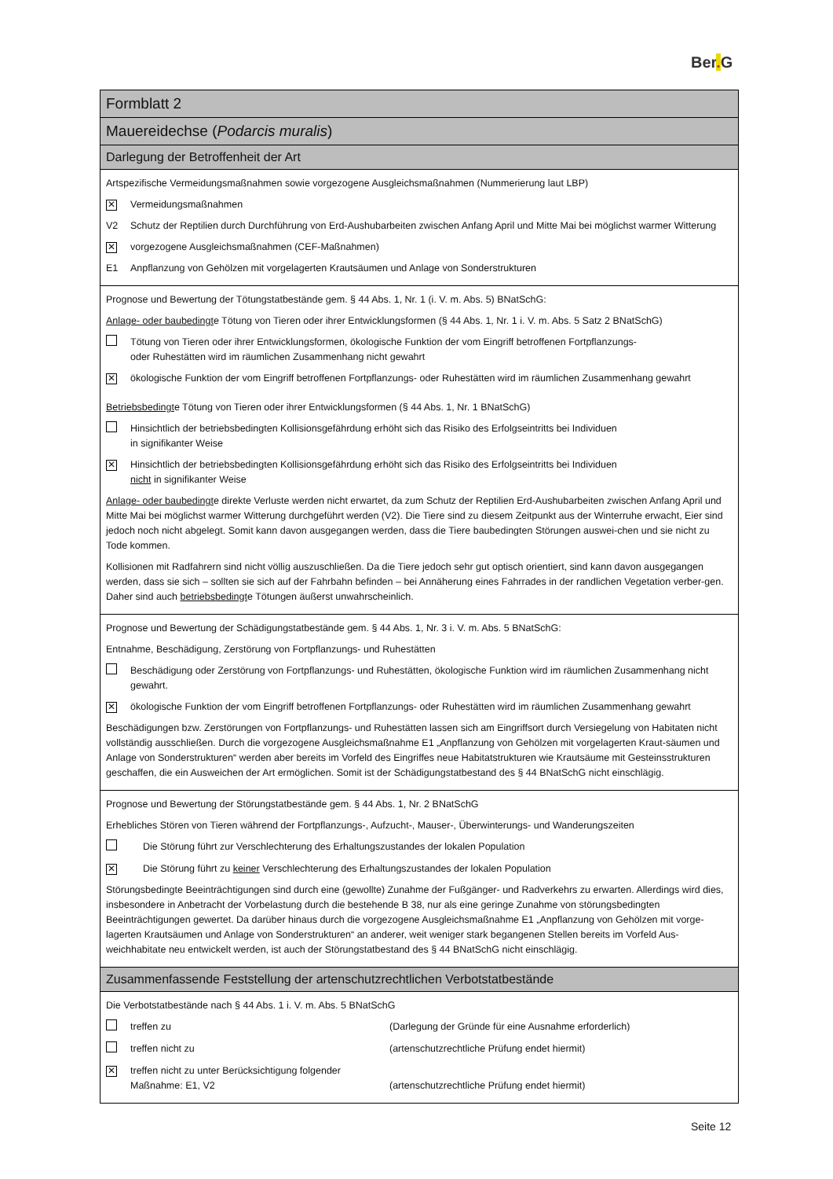Ber. G
Formblatt 2
Mauereidechse (Podarcis muralis)
Darlegung der Betroffenheit der Art
Artspezifische Vermeidungsmaßnahmen sowie vorgezogene Ausgleichsmaßnahmen (Nummerierung laut LBP)
✕
Vermeidungsmaßnahmen
V2 Schutz der Reptilien durch Durchführung von Erd-Aushubarbeiten zwischen Anfang April und Mitte Mai bei möglichst warmer Witterung
✕
vorgezogene Ausgleichsmaßnahmen (CEF-Maßnahmen)
E1 Anpflanzung von Gehölzen mit vorgelagerten Krautsäumen und Anlage von Sonderstrukturen
Prognose und Bewertung der Tötungstatbestände gem. § 44 Abs. 1, Nr. 1 (i. V. m. Abs. 5) BNatSchG:
Anlage- oder baubedingte Tötung von Tieren oder ihrer Entwicklungsformen (§ 44 Abs. 1, Nr. 1 i. V. m. Abs. 5 Satz 2 BNatSchG)
Tötung von Tieren oder ihrer Entwicklungsformen, ökologische Funktion der vom Eingriff betroffenen Fortpflanzungs-
oder Ruhestätten wird im räumlichen Zusammenhang nicht gewahrt
✕
ökologische Funktion der vom Eingriff betroffenen Fortpflanzungs- oder Ruhestätten wird im räumlichen Zusammenhang gewahrt
Betriebsbedingte Tötung von Tieren oder ihrer Entwicklungsformen (§ 44 Abs. 1, Nr. 1 BNatSchG)
Hinsichtlich der betriebsbedingten Kollisionsgefährdung erhöht sich das Risiko des Erfolgseintritts bei Individuen
in signifikanter Weise
✕
Hinsichtlich der betriebsbedingten Kollisionsgefährdung erhöht sich das Risiko des Erfolgseintritts bei Individuen
nicht in signifikanter Weise
Anlage- oder baubedingte direkte Verluste werden nicht erwartet, da zum Schutz der Reptilien Erd-Aushubarbeiten zwischen Anfang April und Mitte Mai bei möglichst warmer Witterung durchgeführt werden (V2). Die Tiere sind zu diesem Zeitpunkt aus der Winterruhe erwacht, Eier sind jedoch noch nicht abgelegt. Somit kann davon ausgegangen werden, dass die Tiere baubedingten Störungen auswei-chen und sie nicht zu Tode kommen.
Kollisionen mit Radfahrern sind nicht völlig auszuschließen. Da die Tiere jedoch sehr gut optisch orientiert, sind kann davon ausgegangen werden, dass sie sich – sollten sie sich auf der Fahrbahn befinden – bei Annäherung eines Fahrrades in der randlichen Vegetation verber-gen. Daher sind auch betriebsbedingte Tötungen äußerst unwahrscheinlich.
Prognose und Bewertung der Schädigungstatbestände gem. § 44 Abs. 1, Nr. 3 i. V. m. Abs. 5 BNatSchG:
Entnahme, Beschädigung, Zerstörung von Fortpflanzungs- und Ruhestätten
Beschädigung oder Zerstörung von Fortpflanzungs- und Ruhestätten, ökologische Funktion wird im räumlichen Zusammenhang nicht gewahrt.
✕
ökologische Funktion der vom Eingriff betroffenen Fortpflanzungs- oder Ruhestätten wird im räumlichen Zusammenhang gewahrt
Beschädigungen bzw. Zerstörungen von Fortpflanzungs- und Ruhestätten lassen sich am Eingriffsort durch Versiegelung von Habitaten nicht vollständig ausschließen. Durch die vorgezogene Ausgleichsmaßnahme E1 „Anpflanzung von Gehölzen mit vorgelagerten Kraut-säumen und Anlage von Sonderstrukturen“ werden aber bereits im Vorfeld des Eingriffes neue Habitatstrukturen wie Krautsäume mit Gesteinsstrukturen geschaffen, die ein Ausweichen der Art ermöglichen. Somit ist der Schädigungstatbestand des § 44 BNatSchG nicht einschlägig.
Prognose und Bewertung der Störungstatbestände gem. § 44 Abs. 1, Nr. 2 BNatSchG
Erhebliches Stören von Tieren während der Fortpflanzungs-, Aufzucht-, Mauser-, Überwinterungs- und Wanderungszeiten
Die Störung führt zur Verschlechterung des Erhaltungszustandes der lokalen Population
✕
Die Störung führt zu keiner Verschlechterung des Erhaltungszustandes der lokalen Population
Störungsbedingte Beeinträchtigungen sind durch eine (gewollte) Zunahme der Fußgänger- und Radverkehrs zu erwarten. Allerdings wird dies, insbesondere in Anbetracht der Vorbelastung durch die bestehende B 38, nur als eine geringe Zunahme von störungsbedingten Beeinträchtigungen gewertet. Da darüber hinaus durch die vorgezogene Ausgleichsmaßnahme E1 „Anpflanzung von Gehölzen mit vorge-lagerten Krautsäumen und Anlage von Sonderstrukturen“ an anderer, weit weniger stark begangenen Stellen bereits im Vorfeld Aus-weichhabitate neu entwickelt werden, ist auch der Störungstatbestand des § 44 BNatSchG nicht einschlägig.
Zusammenfassende Feststellung der artenschutzrechtlichen Verbotstatbestände
Die Verbotstatbestände nach § 44 Abs. 1 i. V. m. Abs. 5 BNatSchG
treffen zu (Darlegung der Gründe für eine Ausnahme erforderlich)
treffen nicht zu (artenschutzrechtliche Prüfung endet hiermit)
✕
treffen nicht zu unter Berücksichtigung folgender Maßnahme: E1, V2
(artenschutzrechtliche Prüfung endet hiermit)
Seite 12